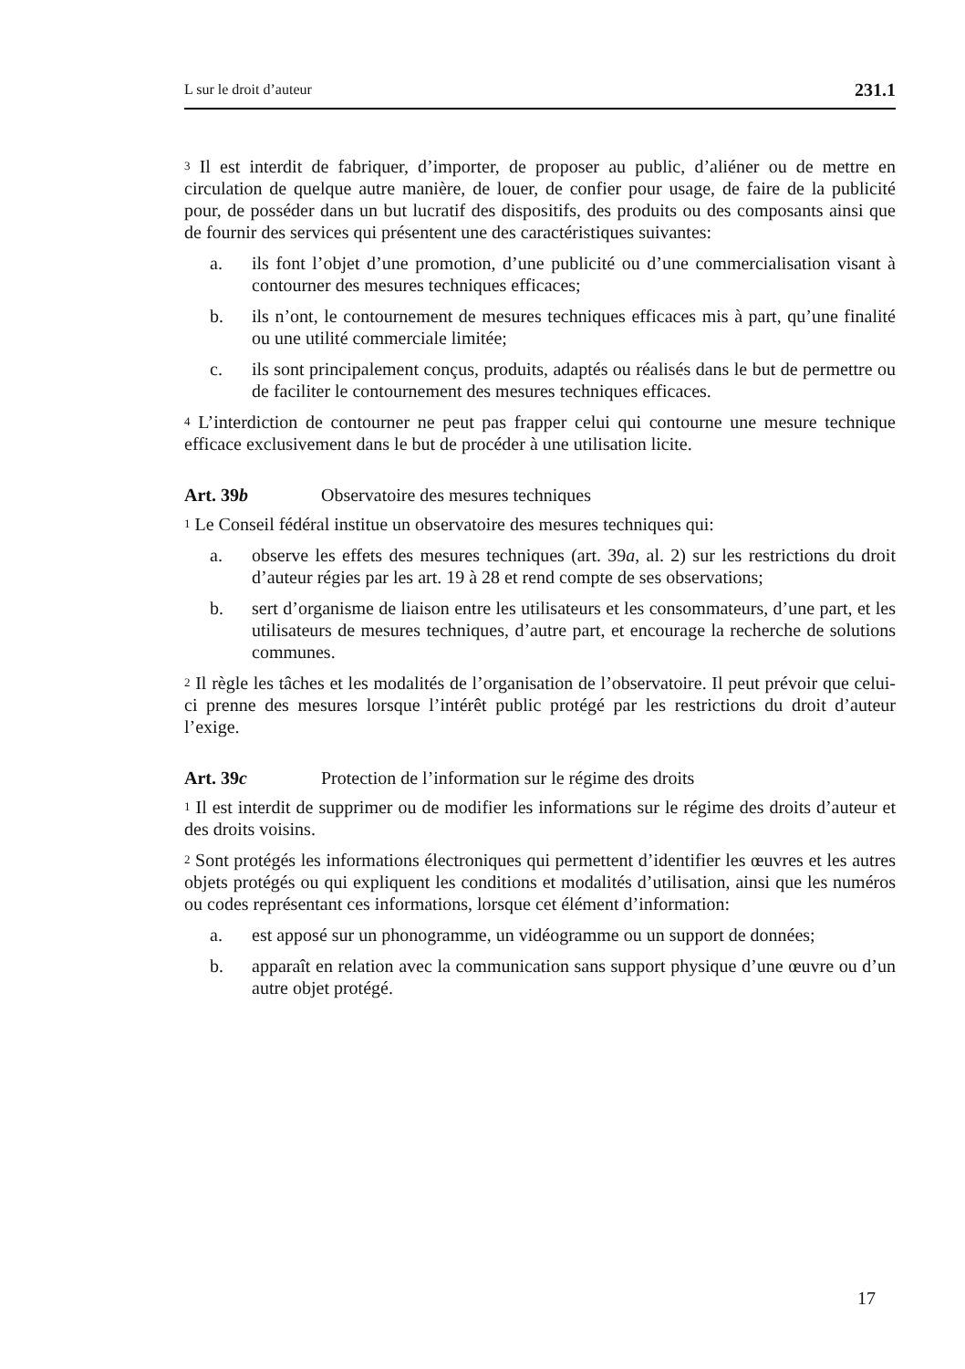L sur le droit d’auteur 231.1
<sup>3</sup> Il est interdit de fabriquer, d’importer, de proposer au public, d’aliéner ou de mettre en circulation de quelque autre manière, de louer, de confier pour usage, de faire de la publicité pour, de posséder dans un but lucratif des dispositifs, des produits ou des composants ainsi que de fournir des services qui présentent une des caractéristiques suivantes:
a. ils font l’objet d’une promotion, d’une publicité ou d’une commercialisation visant à contourner des mesures techniques efficaces;
b. ils n’ont, le contournement de mesures techniques efficaces mis à part, qu’une finalité ou une utilité commerciale limitée;
c. ils sont principalement conçus, produits, adaptés ou réalisés dans le but de permettre ou de faciliter le contournement des mesures techniques efficaces.
<sup>4</sup> L’interdiction de contourner ne peut pas frapper celui qui contourne une mesure technique efficace exclusivement dans le but de procéder à une utilisation licite.
Art. 39b Observatoire des mesures techniques
<sup>1</sup> Le Conseil fédéral institue un observatoire des mesures techniques qui:
a. observe les effets des mesures techniques (art. 39a, al. 2) sur les restrictions du droit d’auteur régies par les art. 19 à 28 et rend compte de ses observations;
b. sert d’organisme de liaison entre les utilisateurs et les consommateurs, d’une part, et les utilisateurs de mesures techniques, d’autre part, et encourage la recherche de solutions communes.
<sup>2</sup> Il règle les tâches et les modalités de l’organisation de l’observatoire. Il peut prévoir que celui-ci prenne des mesures lorsque l’intérêt public protégé par les restrictions du droit d’auteur l’exige.
Art. 39c Protection de l’information sur le régime des droits
<sup>1</sup> Il est interdit de supprimer ou de modifier les informations sur le régime des droits d’auteur et des droits voisins.
<sup>2</sup> Sont protégés les informations électroniques qui permettent d’identifier les œuvres et les autres objets protégés ou qui expliquent les conditions et modalités d’utilisation, ainsi que les numéros ou codes représentant ces informations, lorsque cet élément d’information:
a. est apposé sur un phonogramme, un vidéogramme ou un support de données;
b. apparaît en relation avec la communication sans support physique d’une œuvre ou d’un autre objet protégé.
17